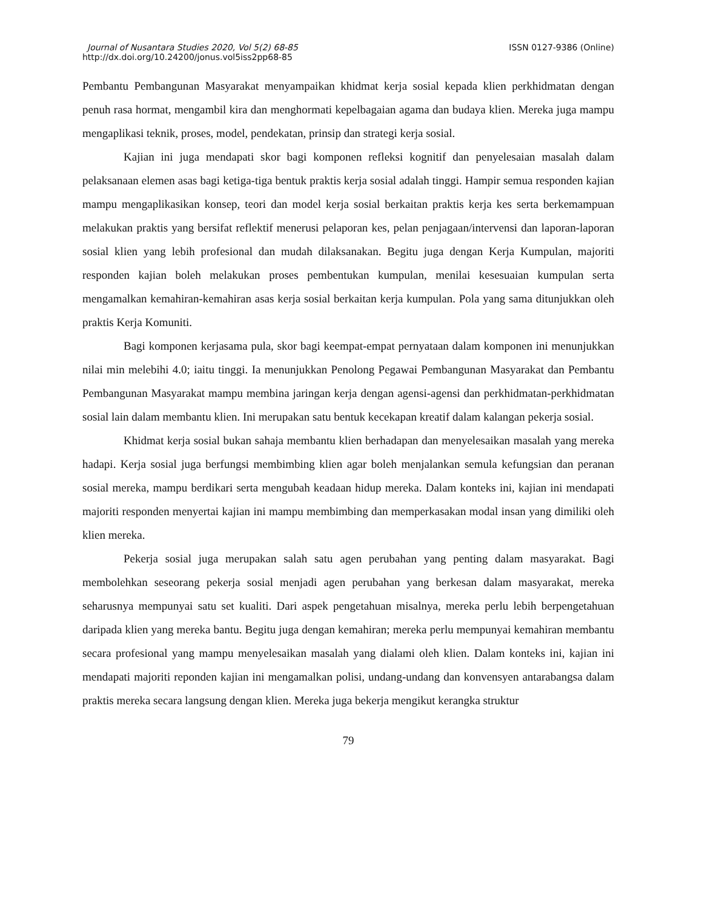Journal of Nusantara Studies 2020, Vol 5(2) 68-85 ISSN 0127-9386 (Online)
http://dx.doi.org/10.24200/jonus.vol5iss2pp68-85
Pembantu Pembangunan Masyarakat menyampaikan khidmat kerja sosial kepada klien perkhidmatan dengan penuh rasa hormat, mengambil kira dan menghormati kepelbagaian agama dan budaya klien. Mereka juga mampu mengaplikasi teknik, proses, model, pendekatan, prinsip dan strategi kerja sosial.
Kajian ini juga mendapati skor bagi komponen refleksi kognitif dan penyelesaian masalah dalam pelaksanaan elemen asas bagi ketiga-tiga bentuk praktis kerja sosial adalah tinggi. Hampir semua responden kajian mampu mengaplikasikan konsep, teori dan model kerja sosial berkaitan praktis kerja kes serta berkemampuan melakukan praktis yang bersifat reflektif menerusi pelaporan kes, pelan penjagaan/intervensi dan laporan-laporan sosial klien yang lebih profesional dan mudah dilaksanakan. Begitu juga dengan Kerja Kumpulan, majoriti responden kajian boleh melakukan proses pembentukan kumpulan, menilai kesesuaian kumpulan serta mengamalkan kemahiran-kemahiran asas kerja sosial berkaitan kerja kumpulan. Pola yang sama ditunjukkan oleh praktis Kerja Komuniti.
Bagi komponen kerjasama pula, skor bagi keempat-empat pernyataan dalam komponen ini menunjukkan nilai min melebihi 4.0; iaitu tinggi. Ia menunjukkan Penolong Pegawai Pembangunan Masyarakat dan Pembantu Pembangunan Masyarakat mampu membina jaringan kerja dengan agensi-agensi dan perkhidmatan-perkhidmatan sosial lain dalam membantu klien. Ini merupakan satu bentuk kecekapan kreatif dalam kalangan pekerja sosial.
Khidmat kerja sosial bukan sahaja membantu klien berhadapan dan menyelesaikan masalah yang mereka hadapi. Kerja sosial juga berfungsi membimbing klien agar boleh menjalankan semula kefungsian dan peranan sosial mereka, mampu berdikari serta mengubah keadaan hidup mereka. Dalam konteks ini, kajian ini mendapati majoriti responden menyertai kajian ini mampu membimbing dan memperkasakan modal insan yang dimiliki oleh klien mereka.
Pekerja sosial juga merupakan salah satu agen perubahan yang penting dalam masyarakat. Bagi membolehkan seseorang pekerja sosial menjadi agen perubahan yang berkesan dalam masyarakat, mereka seharusnya mempunyai satu set kualiti. Dari aspek pengetahuan misalnya, mereka perlu lebih berpengetahuan daripada klien yang mereka bantu. Begitu juga dengan kemahiran; mereka perlu mempunyai kemahiran membantu secara profesional yang mampu menyelesaikan masalah yang dialami oleh klien. Dalam konteks ini, kajian ini mendapati majoriti reponden kajian ini mengamalkan polisi, undang-undang dan konvensyen antarabangsa dalam praktis mereka secara langsung dengan klien. Mereka juga bekerja mengikut kerangka struktur
79